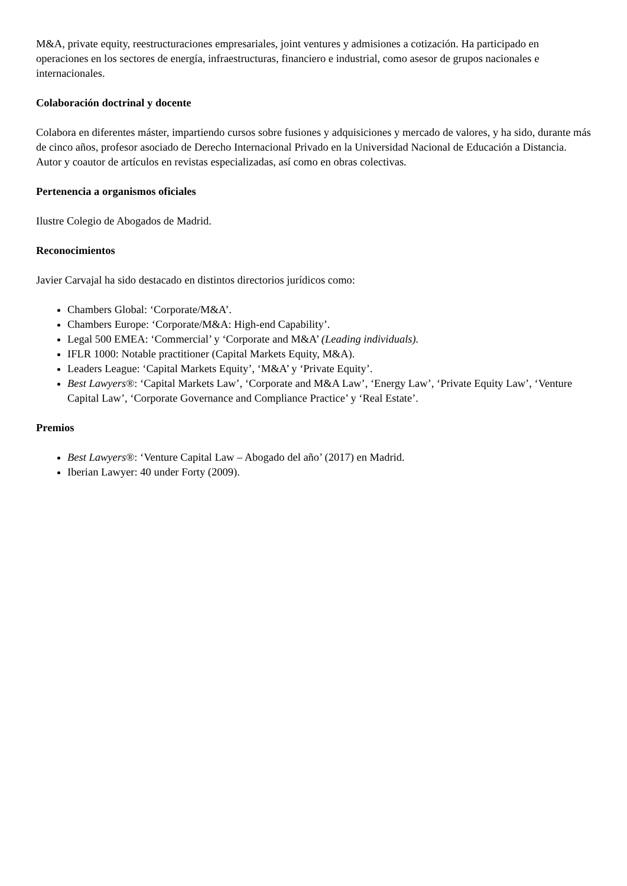M&A, private equity, reestructuraciones empresariales, joint ventures y admisiones a cotización. Ha participado en operaciones en los sectores de energía, infraestructuras, financiero e industrial, como asesor de grupos nacionales e internacionales.
Colaboración doctrinal y docente
Colabora en diferentes máster, impartiendo cursos sobre fusiones y adquisiciones y mercado de valores, y ha sido, durante más de cinco años, profesor asociado de Derecho Internacional Privado en la Universidad Nacional de Educación a Distancia. Autor y coautor de artículos en revistas especializadas, así como en obras colectivas.
Pertenencia a organismos oficiales
Ilustre Colegio de Abogados de Madrid.
Reconocimientos
Javier Carvajal ha sido destacado en distintos directorios jurídicos como:
Chambers Global: ‘Corporate/M&A’.
Chambers Europe: ‘Corporate/M&A: High-end Capability’.
Legal 500 EMEA: ‘Commercial’ y ‘Corporate and M&A’ (Leading individuals).
IFLR 1000: Notable practitioner (Capital Markets Equity, M&A).
Leaders League: ‘Capital Markets Equity’, ‘M&A’ y ‘Private Equity’.
Best Lawyers®: ‘Capital Markets Law’, ‘Corporate and M&A Law’, ‘Energy Law’, ‘Private Equity Law’, ‘Venture Capital Law’, ‘Corporate Governance and Compliance Practice’ y ‘Real Estate’.
Premios
Best Lawyers®: ‘Venture Capital Law – Abogado del año’ (2017) en Madrid.
Iberian Lawyer: 40 under Forty (2009).